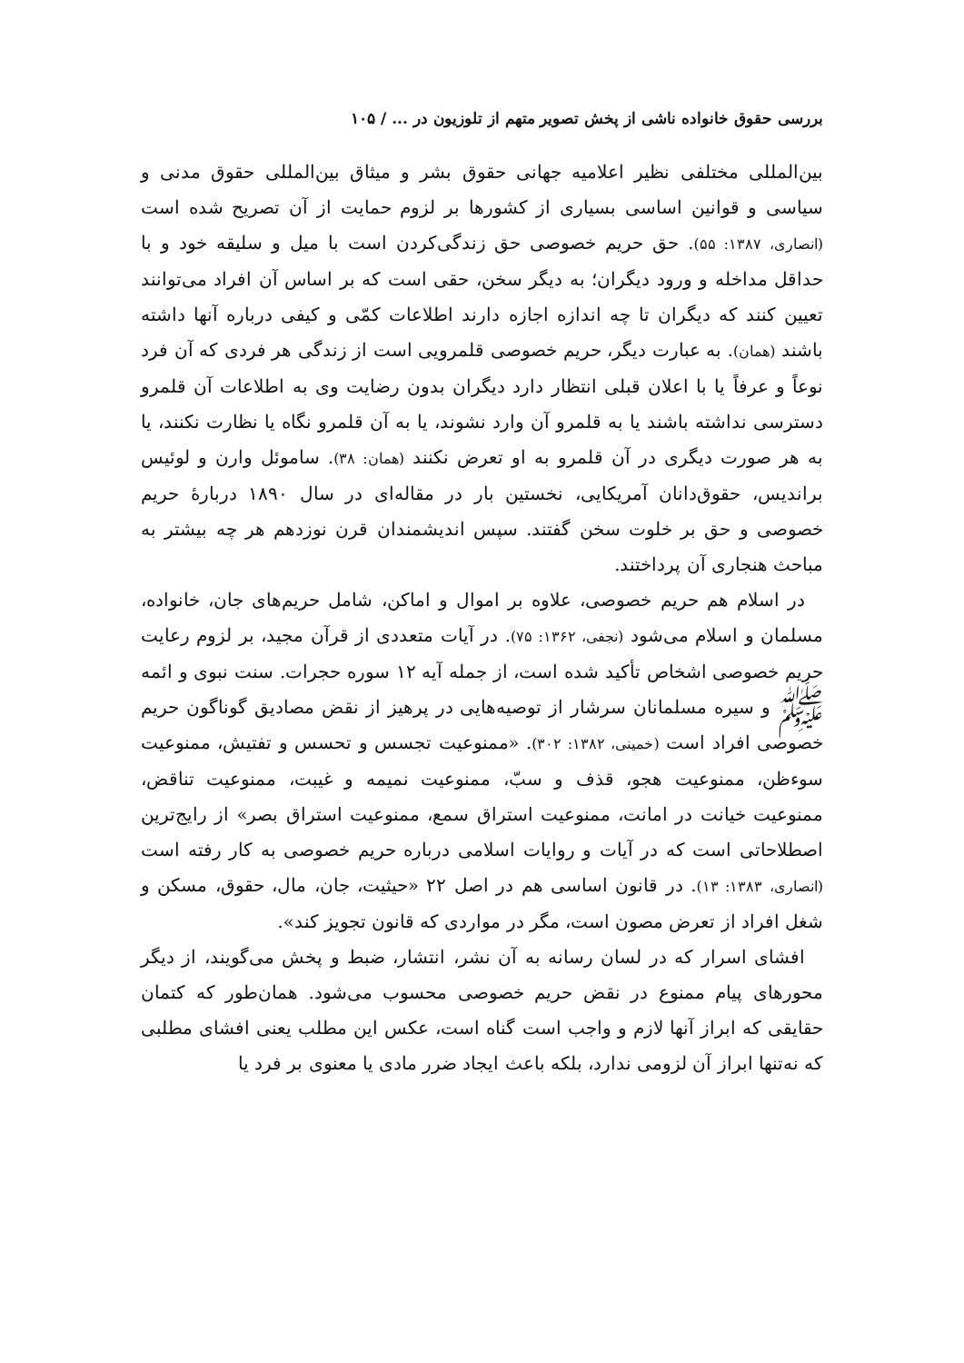بررسی حقوق خانواده ناشی از پخش تصویر متهم از تلوزیون در ... / ۱۰۵
بین‌المللی مختلفی نظیر اعلامیه جهانی حقوق بشر و میثاق بین‌المللی حقوق مدنی و سیاسی و قوانین اساسی بسیاری از کشورها بر لزوم حمایت از آن تصریح شده است (انصاری، ۱۳۸۷: ۵۵). حق حریم خصوصی حق زندگی‌کردن است با میل و سلیقه خود و با حداقل مداخله و ورود دیگران؛ به دیگر سخن، حقی است که بر اساس آن افراد می‌توانند تعیین کنند که دیگران تا چه اندازه اجازه دارند اطلاعات کمّی و کیفی درباره آنها داشته باشند (همان). به عبارت دیگر، حریم خصوصی قلمرویی است از زندگی هر فردی که آن فرد نوعاً و عرفاً یا با اعلان قبلی انتظار دارد دیگران بدون رضایت وی به اطلاعات آن قلمرو دسترسی نداشته باشند یا به قلمرو آن وارد نشوند، یا به آن قلمرو نگاه یا نظارت نکنند، یا به هر صورت دیگری در آن قلمرو به او تعرض نکنند (همان: ۳۸). ساموئل وارن و لوئیس براندیس، حقوق‌دانان آمریکایی، نخستین بار در مقاله‌ای در سال ۱۸۹۰ دربارهٔ حریم خصوصی و حق بر خلوت سخن گفتند. سپس اندیشمندان قرن نوزدهم هر چه بیشتر به مباحث هنجاری آن پرداختند.
در اسلام هم حریم خصوصی، علاوه بر اموال و اماکن، شامل حریم‌های جان، خانواده، مسلمان و اسلام می‌شود (نجفی، ۱۳۶۲: ۷۵). در آیات متعددی از قرآن مجید، بر لزوم رعایت حریم خصوصی اشخاص تأکید شده است، از جمله آیه ۱۲ سوره حجرات. سنت نبوی و ائمه ﷺ و سیره مسلمانان سرشار از توصیه‌هایی در پرهیز از نقض مصادیق گوناگون حریم خصوصی افراد است (خمینی، ۱۳۸۲: ۳۰۲). «ممنوعیت تجسس و تحسس و تفتیش، ممنوعیت سوءظن، ممنوعیت هجو، قذف و سبّ، ممنوعیت نمیمه و غیبت، ممنوعیت تناقض، ممنوعیت خیانت در امانت، ممنوعیت استراق سمع، ممنوعیت استراق بصر» از رایج‌ترین اصطلاحاتی است که در آیات و روایات اسلامی درباره حریم خصوصی به کار رفته است (انصاری، ۱۳۸۳: ۱۳). در قانون اساسی هم در اصل ۲۲ «حیثیت، جان، مال، حقوق، مسکن و شغل افراد از تعرض مصون است، مگر در مواردی که قانون تجویز کند».
افشای اسرار که در لسان رسانه به آن نشر، انتشار، ضبط و پخش می‌گویند، از دیگر محورهای پیام ممنوع در نقض حریم خصوصی محسوب می‌شود. همان‌طور که کتمان حقایقی که ابراز آنها لازم و واجب است گناه است، عکس این مطلب یعنی افشای مطلبی که نه‌تنها ابراز آن لزومی ندارد، بلکه باعث ایجاد ضرر مادی یا معنوی بر فرد یا